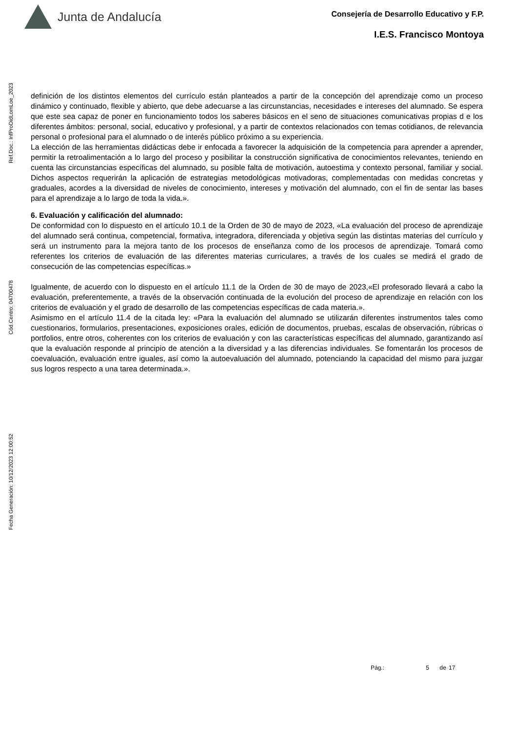Junta de Andalucía
Consejería de Desarrollo Educativo y F.P.
I.E.S. Francisco Montoya
Ref.Doc.: InfProDidLomLoe_2023
Cód.Centro: 04700478
Fecha Generación: 10/12/2023 12:00:52
definición de los distintos elementos del currículo están planteados a partir de la concepción del aprendizaje como un proceso dinámico y continuado, flexible y abierto, que debe adecuarse a las circunstancias, necesidades e intereses del alumnado. Se espera que este sea capaz de poner en funcionamiento todos los saberes básicos en el seno de situaciones comunicativas propias d e los diferentes ámbitos: personal, social, educativo y profesional, y a partir de contextos relacionados con temas cotidianos, de relevancia personal o profesional para el alumnado o de interés público próximo a su experiencia.
La elección de las herramientas didácticas debe ir enfocada a favorecer la adquisición de la competencia para aprender a aprender, permitir la retroalimentación a lo largo del proceso y posibilitar la construcción significativa de conocimientos relevantes, teniendo en cuenta las circunstancias específicas del alumnado, su posible falta de motivación, autoestima y contexto personal, familiar y social. Dichos aspectos requerirán la aplicación de estrategias metodológicas motivadoras, complementadas con medidas concretas y graduales, acordes a la diversidad de niveles de conocimiento, intereses y motivación del alumnado, con el fin de sentar las bases para el aprendizaje a lo largo de toda la vida.».
6. Evaluación y calificación del alumnado:
De conformidad con lo dispuesto en el artículo 10.1 de la Orden de 30 de mayo de 2023, «La evaluación del proceso de aprendizaje del alumnado será continua, competencial, formativa, integradora, diferenciada y objetiva según las distintas materias del currículo y será un instrumento para la mejora tanto de los procesos de enseñanza como de los procesos de aprendizaje. Tomará como referentes los criterios de evaluación de las diferentes materias curriculares, a través de los cuales se medirá el grado de consecución de las competencias específicas.»
Igualmente, de acuerdo con lo dispuesto en el artículo 11.1 de la Orden de 30 de mayo de 2023,«El profesorado llevará a cabo la evaluación, preferentemente, a través de la observación continuada de la evolución del proceso de aprendizaje en relación con los criterios de evaluación y el grado de desarrollo de las competencias específicas de cada materia.».
Asimismo en el artículo 11.4 de la citada ley: «Para la evaluación del alumnado se utilizarán diferentes instrumentos tales como cuestionarios, formularios, presentaciones, exposiciones orales, edición de documentos, pruebas, escalas de observación, rúbricas o portfolios, entre otros, coherentes con los criterios de evaluación y con las características específicas del alumnado, garantizando así que la evaluación responde al principio de atención a la diversidad y a las diferencias individuales. Se fomentarán los procesos de coevaluación, evaluación entre iguales, así como la autoevaluación del alumnado, potenciando la capacidad del mismo para juzgar sus logros respecto a una tarea determinada.».
Pág.: 5 de 17